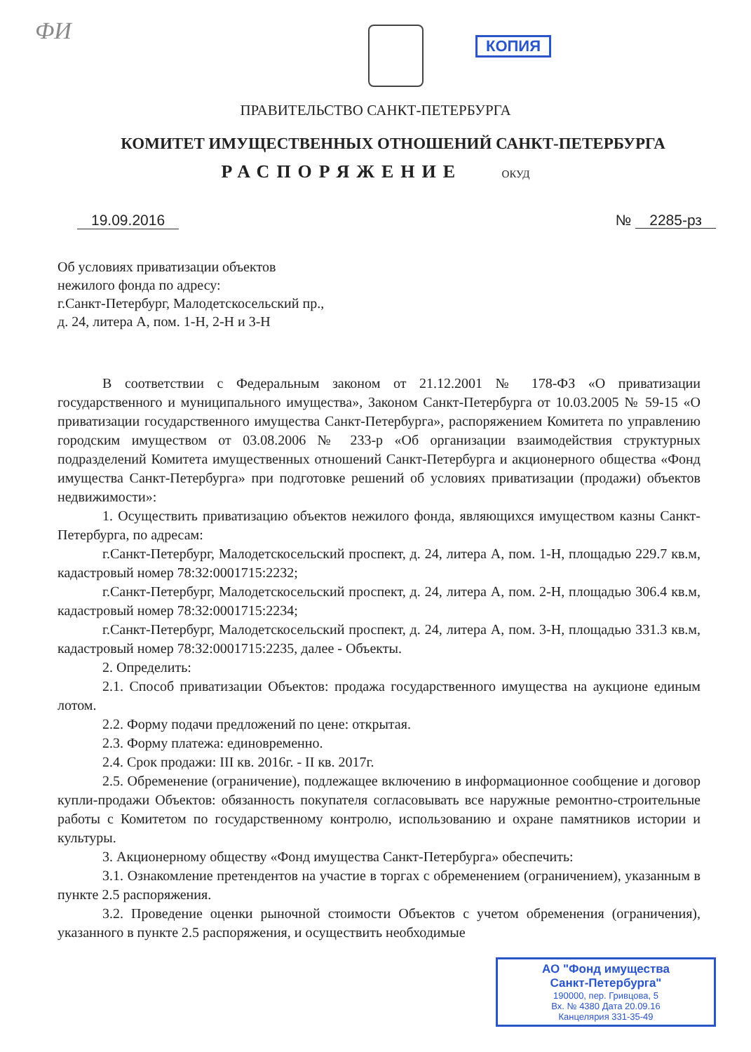ФИ
КОПИЯ
ПРАВИТЕЛЬСТВО САНКТ-ПЕТЕРБУРГА
КОМИТЕТ ИМУЩЕСТВЕННЫХ ОТНОШЕНИЙ САНКТ-ПЕТЕРБУРГА
РАСПОРЯЖЕНИЕ ОКУД
19.09.2016 № 2285-рз
Об условиях приватизации объектов
нежилого фонда по адресу:
г.Санкт-Петербург, Малодетскосельский пр.,
д. 24, литера А, пом. 1-Н, 2-Н и 3-Н
В соответствии с Федеральным законом от 21.12.2001 № 178-ФЗ «О приватизации государственного и муниципального имущества», Законом Санкт-Петербурга от 10.03.2005 № 59-15 «О приватизации государственного имущества Санкт-Петербурга», распоряжением Комитета по управлению городским имуществом от 03.08.2006 № 233-р «Об организации взаимодействия структурных подразделений Комитета имущественных отношений Санкт-Петербурга и акционерного общества «Фонд имущества Санкт-Петербурга» при подготовке решений об условиях приватизации (продажи) объектов недвижимости»:
1. Осуществить приватизацию объектов нежилого фонда, являющихся имуществом казны Санкт-Петербурга, по адресам:
г.Санкт-Петербург, Малодетскосельский проспект, д. 24, литера А, пом. 1-Н, площадью 229.7 кв.м, кадастровый номер 78:32:0001715:2232;
г.Санкт-Петербург, Малодетскосельский проспект, д. 24, литера А, пом. 2-Н, площадью 306.4 кв.м, кадастровый номер 78:32:0001715:2234;
г.Санкт-Петербург, Малодетскосельский проспект, д. 24, литера А, пом. 3-Н, площадью 331.3 кв.м, кадастровый номер 78:32:0001715:2235, далее - Объекты.
2. Определить:
2.1. Способ приватизации Объектов: продажа государственного имущества на аукционе единым лотом.
2.2. Форму подачи предложений по цене: открытая.
2.3. Форму платежа: единовременно.
2.4. Срок продажи: III кв. 2016г. - II кв. 2017г.
2.5. Обременение (ограничение), подлежащее включению в информационное сообщение и договор купли-продажи Объектов: обязанность покупателя согласовывать все наружные ремонтно-строительные работы с Комитетом по государственному контролю, использованию и охране памятников истории и культуры.
3. Акционерному обществу «Фонд имущества Санкт-Петербурга» обеспечить:
3.1. Ознакомление претендентов на участие в торгах с обременением (ограничением), указанным в пункте 2.5 распоряжения.
3.2. Проведение оценки рыночной стоимости Объектов с учетом обременения (ограничения), указанного в пункте 2.5 распоряжения, и осуществить необходимые
АО "Фонд имущества
Санкт-Петербурга"
190000, пер. Гривцова, 5
Вх. № 4380 Дата 20.09.16
Канцелярия 331-35-49